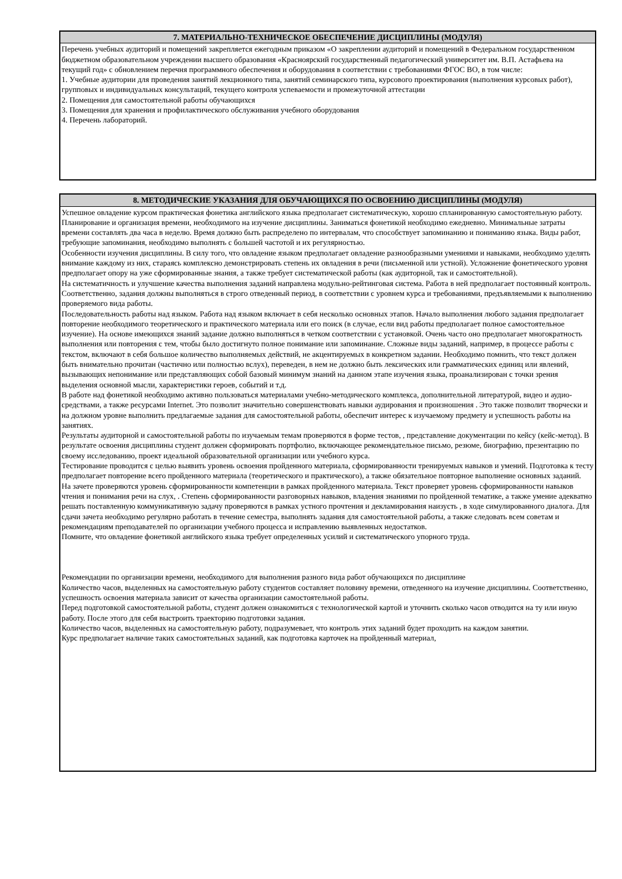7. МАТЕРИАЛЬНО-ТЕХНИЧЕСКОЕ ОБЕСПЕЧЕНИЕ ДИСЦИПЛИНЫ (МОДУЛЯ)
Перечень учебных аудиторий и помещений закрепляется ежегодным приказом «О закреплении аудиторий и помещений в Федеральном государственном бюджетном образовательном учреждении высшего образования «Красноярский государственный педагогический университет им. В.П. Астафьева на текущий год» с обновлением перечня программного обеспечения и оборудования в соответствии с требованиями ФГОС ВО, в том числе:
1. Учебные аудитории для проведения занятий лекционного типа, занятий семинарского типа, курсового проектирования (выполнения курсовых работ), групповых и индивидуальных консультаций, текущего контроля успеваемости и промежуточной аттестации
2. Помещения для самостоятельной работы обучающихся
3. Помещения для хранения и профилактического обслуживания учебного оборудования
4. Перечень лабораторий.
8. МЕТОДИЧЕСКИЕ УКАЗАНИЯ ДЛЯ ОБУЧАЮЩИХСЯ ПО ОСВОЕНИЮ ДИСЦИПЛИНЫ (МОДУЛЯ)
Успешное овладение курсом практическая фонетика английского языка предполагает систематическую, хорошо спланированную самостоятельную работу.
Планирование и организация времени, необходимого на изучение дисциплины. Заниматься фонетикой необходимо ежедневно. Минимальные затраты времени составлять два часа в неделю. Время должно быть распределено по интервалам, что способствует запоминанию и пониманию языка. Виды работ, требующие запоминания, необходимо выполнять с большей частотой и их регулярностью.
Особенности изучения дисциплины. В силу того, что овладение языком предполагает овладение разнообразными умениями и навыками, необходимо уделять внимание каждому из них, стараясь комплексно демонстрировать степень их овладения в речи (письменной или устной). Усложнение фонетического уровня предполагает опору на уже сформированные знания, а также требует систематической работы (как аудиторной, так и самостоятельной).
На систематичность и улучшение качества выполнения заданий направлена модульно-рейтинговая система. Работа в ней предполагает постоянный контроль. Соответственно, задания должны выполняться в строго отведенный период, в соответствии с уровнем курса и требованиями, предъявляемыми к выполнению проверяемого вида работы.
Последовательность работы над языком. Работа над языком включает в себя несколько основных этапов. Начало выполнения любого задания предполагает повторение необходимого теоретического и практического материала или его поиск (в случае, если вид работы предполагает полное самостоятельное изучение). На основе имеющихся знаний задание должно выполняться в четком соответствии с установкой. Очень часто оно предполагает многократность выполнения или повторения с тем, чтобы было достигнуто полное понимание или запоминание. Сложные виды заданий, например, в процессе работы с текстом, включают в себя большое количество выполняемых действий, не акцентируемых в конкретном задании. Необходимо помнить, что текст должен быть внимательно прочитан (частично или полностью вслух), переведен, в нем не должно быть лексических или грамматических единиц или явлений, вызывающих непонимание или представляющих собой базовый минимум знаний на данном этапе изучения языка, проанализирован с точки зрения выделения основной мысли, характеристики героев, событий и т.д.
В работе над фонетикой необходимо активно пользоваться материалами учебно-методического комплекса, дополнительной литературой, видео и аудио-средствами, а также ресурсами Internet. Это позволит значительно совершенствовать навыки аудирования и произношения . Это также позволит творчески и на должном уровне выполнить предлагаемые задания для самостоятельной работы, обеспечит интерес к изучаемому предмету и успешность работы на занятиях.
Результаты аудиторной и самостоятельной работы по изучаемым темам проверяются в форме тестов, , представление документации по кейсу (кейс-метод). В результате освоения дисциплины студент должен сформировать портфолио, включающее рекомендательное письмо, резюме, биографию, презентацию по своему исследованию, проект идеальной образовательной организации или учебного курса.
Тестирование проводится с целью выявить уровень освоения пройденного материала, сформированности тренируемых навыков и умений. Подготовка к тесту предполагает повторение всего пройденного материала (теоретического и практического), а также обязательное повторное выполнение основных заданий.
На зачете проверяются уровень сформированности компетенции в рамках пройденного материала. Текст проверяет уровень сформированности навыков чтения и понимания речи на слух, . Степень сформированности разговорных навыков, владения знаниями по пройденной тематике, а также умение адекватно решать поставленную коммуникативную задачу проверяются в рамках устного прочтения и декламирования наизусть , в ходе симулированного диалога. Для сдачи зачета необходимо регулярно работать в течение семестра, выполнять задания для самостоятельной работы, а также следовать всем советам и рекомендациям преподавателей по организации учебного процесса и исправлению выявленных недостатков.
Помните, что овладение фонетикой английского языка требует определенных усилий и систематического упорного труда.
Рекомендации по организации времени, необходимого для выполнения разного вида работ обучающихся по дисциплине
Количество часов, выделенных на самостоятельную работу студентов составляет половину времени, отведенного на изучение дисциплины. Соответственно, успешность освоения материала зависит от качества организации самостоятельной работы.
Перед подготовкой самостоятельной работы, студент должен ознакомиться с технологической картой и уточнить сколько часов отводится на ту или иную работу. После этого для себя выстроить траекторию подготовки задания.
Количество часов, выделенных на самостоятельную работу, подразумевает, что контроль этих заданий будет проходить на каждом занятии.
Курс предполагает наличие таких самостоятельных заданий, как подготовка карточек на пройденный материал,